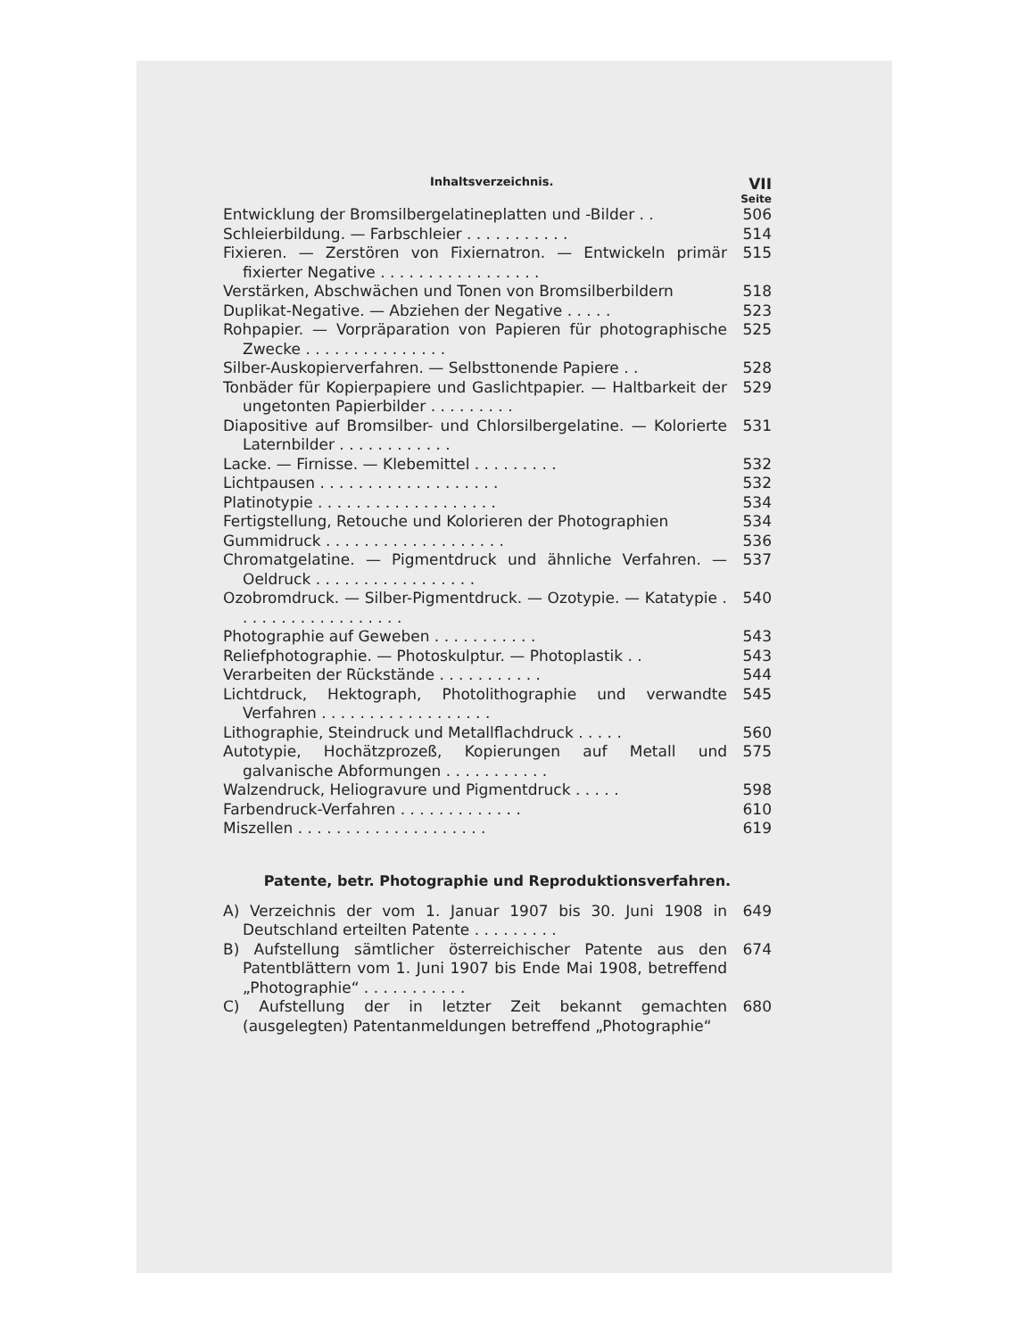Inhaltsverzeichnis. VII
Seite
Entwicklung der Bromsilbergelatineplatten und -Bilder . .
506
Schleierbildung. — Farbschleier . . . . . . . . . . .
514
Fixieren. — Zerstören von Fixiernatron. — Entwickeln primär fixierter Negative . . . . . . . . . . . . . . . . .
515
Verstärken, Abschwächen und Tonen von Bromsilberbildern
518
Duplikat-Negative. — Abziehen der Negative . . . . .
523
Rohpapier. — Vorpräparation von Papieren für photographische Zwecke . . . . . . . . . . . . . . .
525
Silber-Auskopierverfahren. — Selbsttonende Papiere . .
528
Tonbäder für Kopierpapiere und Gaslichtpapier. — Haltbarkeit der ungetonten Papierbilder . . . . . . . . .
529
Diapositive auf Bromsilber- und Chlorsilbergelatine. — Kolorierte Laternbilder . . . . . . . . . . . .
531
Lacke. — Firnisse. — Klebemittel . . . . . . . . .
532
Lichtpausen . . . . . . . . . . . . . . . . . . .
532
Platinotypie . . . . . . . . . . . . . . . . . . .
534
Fertigstellung, Retouche und Kolorieren der Photographien
534
Gummidruck . . . . . . . . . . . . . . . . . . .
536
Chromatgelatine. — Pigmentdruck und ähnliche Verfahren. — Oeldruck . . . . . . . . . . . . . . . . .
537
Ozobromdruck. — Silber-Pigmentdruck. — Ozotypie. — Katatypie . . . . . . . . . . . . . . . . . .
540
Photographie auf Geweben . . . . . . . . . . .
543
Reliefphotographie. — Photoskulptur. — Photoplastik . .
543
Verarbeiten der Rückstände . . . . . . . . . . .
544
Lichtdruck, Hektograph, Photolithographie und verwandte Verfahren . . . . . . . . . . . . . . . . . .
545
Lithographie, Steindruck und Metallflachdruck . . . . .
560
Autotypie, Hochätzprozeß, Kopierungen auf Metall und galvanische Abformungen . . . . . . . . . . .
575
Walzendruck, Heliogravure und Pigmentdruck . . . . .
598
Farbendruck-Verfahren . . . . . . . . . . . . .
610
Miszellen . . . . . . . . . . . . . . . . . . . .
619
Patente, betr. Photographie und Reproduktionsverfahren.
A) Verzeichnis der vom 1. Januar 1907 bis 30. Juni 1908 in Deutschland erteilten Patente . . . . . . . . .
649
B) Aufstellung sämtlicher österreichischer Patente aus den Patentblättern vom 1. Juni 1907 bis Ende Mai 1908, betreffend „Photographie“ . . . . . . . . . . .
674
C) Aufstellung der in letzter Zeit bekannt gemachten (ausgelegten) Patentanmeldungen betreffend „Photographie“
680